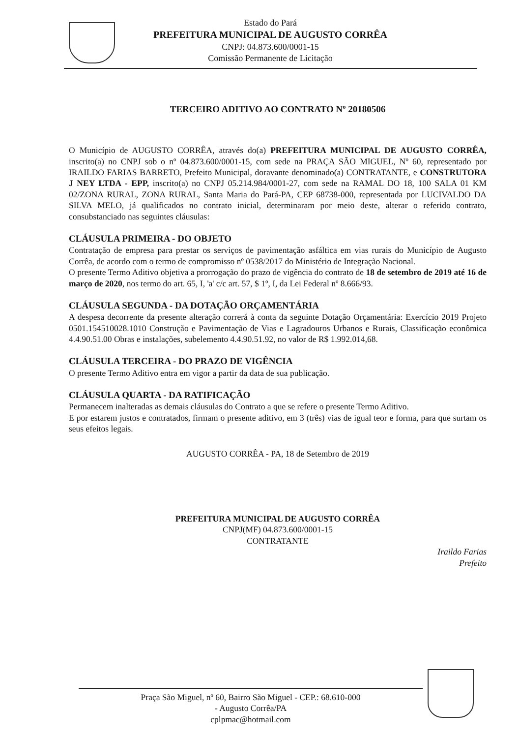Estado do Pará
PREFEITURA MUNICIPAL DE AUGUSTO CORRÊA
CNPJ: 04.873.600/0001-15
Comissão Permanente de Licitação
TERCEIRO ADITIVO AO CONTRATO Nº 20180506
O Município de AUGUSTO CORRÊA, através do(a) PREFEITURA MUNICIPAL DE AUGUSTO CORRÊA, inscrito(a) no CNPJ sob o nº 04.873.600/0001-15, com sede na PRAÇA SÃO MIGUEL, Nº 60, representado por IRAILDO FARIAS BARRETO, Prefeito Municipal, doravante denominado(a) CONTRATANTE, e CONSTRUTORA J NEY LTDA - EPP, inscrito(a) no CNPJ 05.214.984/0001-27, com sede na RAMAL DO 18, 100 SALA 01 KM 02/ZONA RURAL, ZONA RURAL, Santa Maria do Pará-PA, CEP 68738-000, representada por LUCIVALDO DA SILVA MELO, já qualificados no contrato inicial, determinaram por meio deste, alterar o referido contrato, consubstanciado nas seguintes cláusulas:
CLÁUSULA PRIMEIRA - DO OBJETO
Contratação de empresa para prestar os serviços de pavimentação asfáltica em vias rurais do Município de Augusto Corrêa, de acordo com o termo de compromisso nº 0538/2017 do Ministério de Integração Nacional.
O presente Termo Aditivo objetiva a prorrogação do prazo de vigência do contrato de 18 de setembro de 2019 até 16 de março de 2020, nos termo do art. 65, I, 'a' c/c art. 57, $ 1º, I, da Lei Federal nº 8.666/93.
CLÁUSULA SEGUNDA - DA DOTAÇÃO ORÇAMENTÁRIA
A despesa decorrente da presente alteração correrá à conta da seguinte Dotação Orçamentária: Exercício 2019 Projeto 0501.154510028.1010 Construção e Pavimentação de Vias e Lagradouros Urbanos e Rurais, Classificação econômica 4.4.90.51.00 Obras e instalações, subelemento 4.4.90.51.92, no valor de R$ 1.992.014,68.
CLÁUSULA TERCEIRA - DO PRAZO DE VIGÊNCIA
O presente Termo Aditivo entra em vigor a partir da data de sua publicação.
CLÁUSULA QUARTA - DA RATIFICAÇÃO
Permanecem inalteradas as demais cláusulas do Contrato a que se refere o presente Termo Aditivo.
E por estarem justos e contratados, firmam o presente aditivo, em 3 (três) vias de igual teor e forma, para que surtam os seus efeitos legais.
AUGUSTO CORRÊA - PA, 18 de Setembro de 2019
PREFEITURA MUNICIPAL DE AUGUSTO CORRÊA
CNPJ(MF) 04.873.600/0001-15
CONTRATANTE
Iraildo Farias
Prefeito
Praça São Miguel, nº 60, Bairro São Miguel - CEP.: 68.610-000
- Augusto Corrêa/PA
cplpmac@hotmail.com